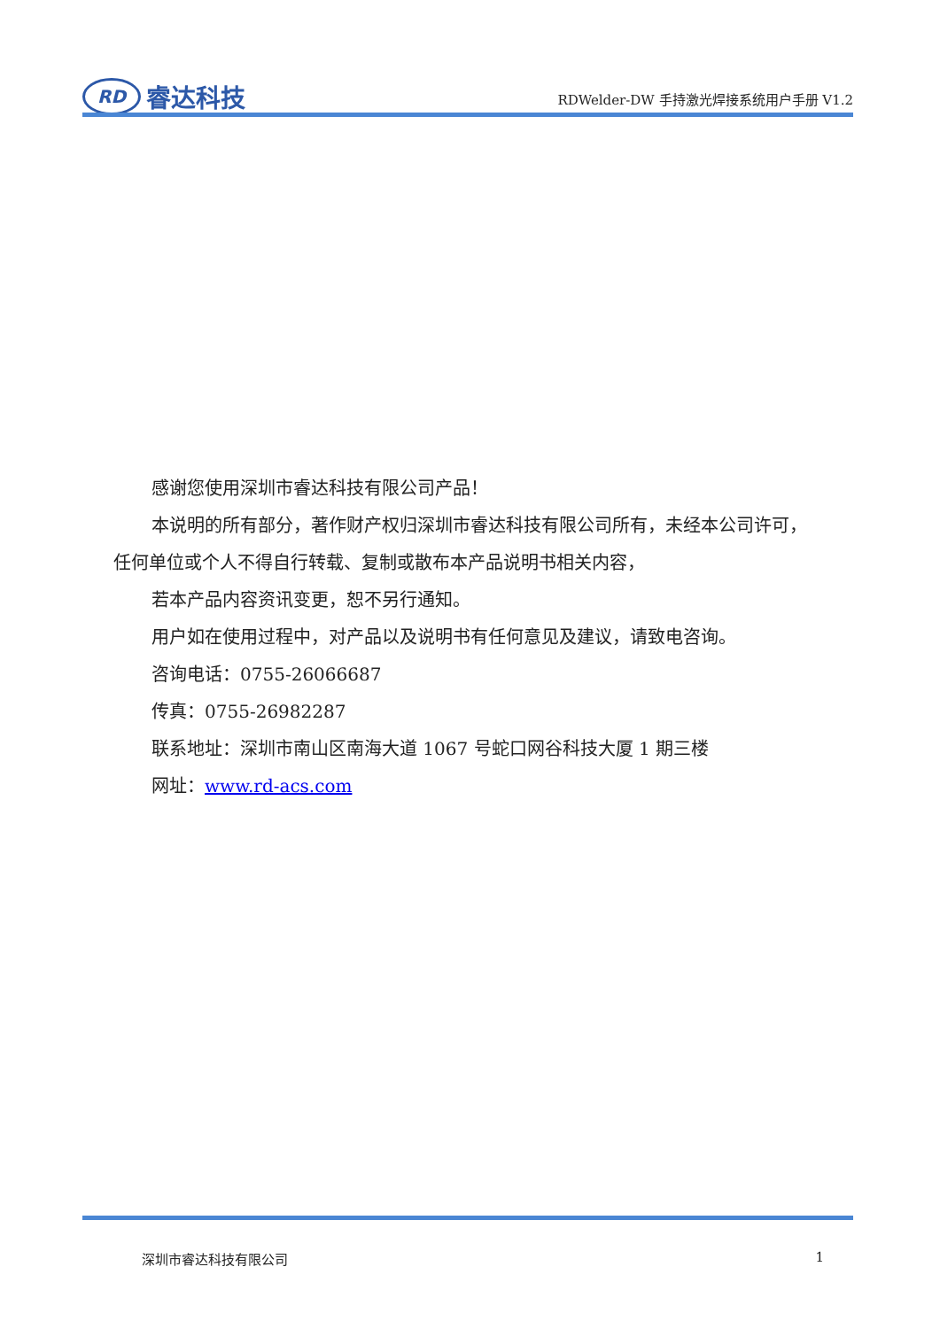RD
睿达科技
RDWelder-DW 手持激光焊接系统用户手册 V1.2
感谢您使用深圳市睿达科技有限公司产品！
本说明的所有部分，著作财产权归深圳市睿达科技有限公司所有，未经本公司许可，任何单位或个人不得自行转载、复制或散布本产品说明书相关内容，
若本产品内容资讯变更，恕不另行通知。
用户如在使用过程中，对产品以及说明书有任何意见及建议，请致电咨询。
咨询电话：0755-26066687
传真：0755-26982287
联系地址：深圳市南山区南海大道 1067 号蛇口网谷科技大厦 1 期三楼
网址：www.rd-acs.com
深圳市睿达科技有限公司 1